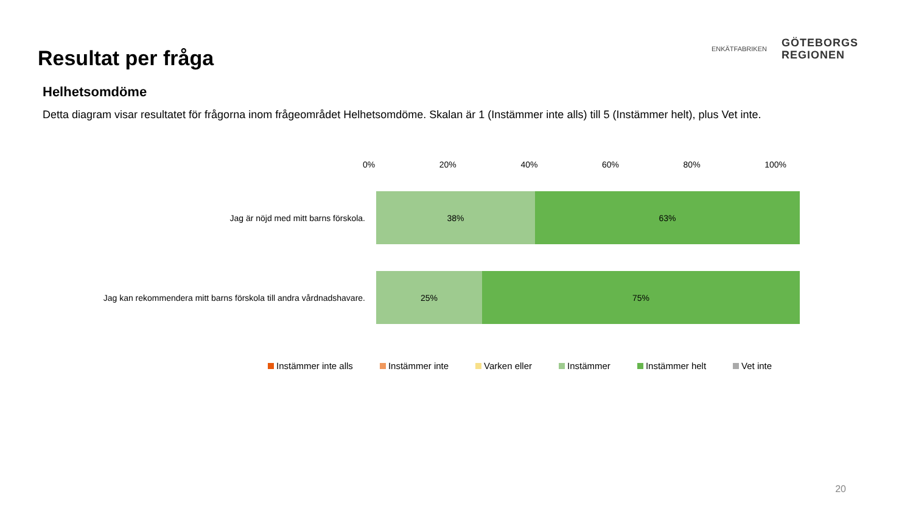Resultat per fråga
ENKÄTFABRIKEN
GÖTEBORGS
REGIONEN
Helhetsomdöme
Detta diagram visar resultatet för frågorna inom frågeområdet Helhetsomdöme. Skalan är 1 (Instämmer inte alls) till 5 (Instämmer helt), plus Vet inte.
0% 20% 40% 60% 80% 100%
Jag är nöjd med mitt barns förskola.
38% 63%
Jag kan rekommendera mitt barns förskola till andra vårdnadshavare.
25% 75%
Instämmer inte alls Instämmer inte Varken eller Instämmer Instämmer helt Vet inte
20